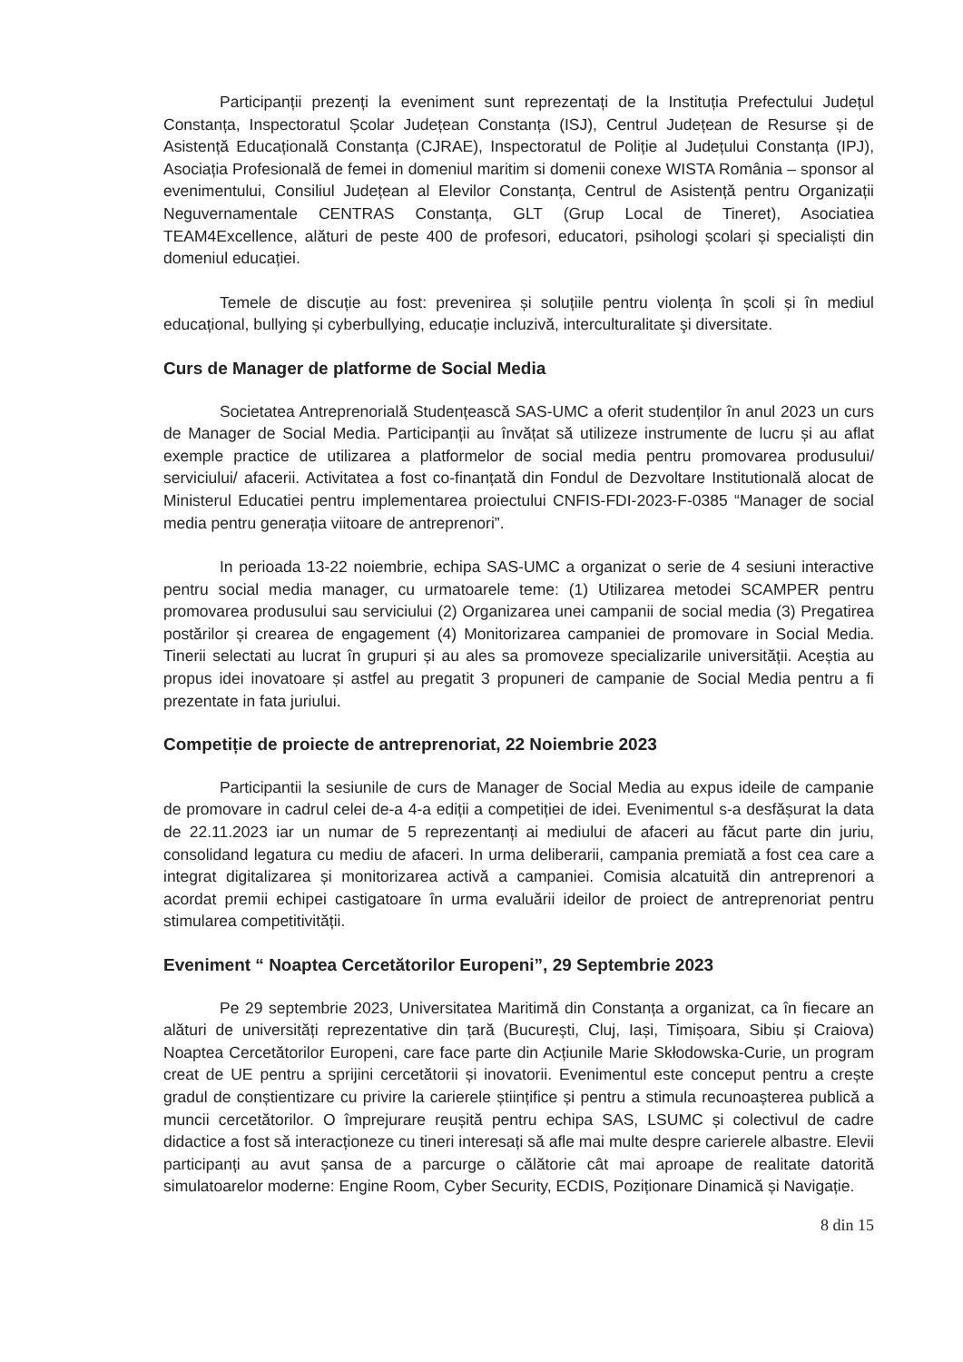Participanții prezenți la eveniment sunt reprezentați de la Instituția Prefectului Județul Constanța, Inspectoratul Școlar Județean Constanța (ISJ), Centrul Județean de Resurse și de Asistență Educațională Constanța (CJRAE), Inspectoratul de Poliție al Județului Constanța (IPJ), Asociația Profesională de femei in domeniul maritim si domenii conexe WISTA România – sponsor al evenimentului, Consiliul Județean al Elevilor Constanța, Centrul de Asistență pentru Organizații Neguvernamentale CENTRAS Constanța, GLT (Grup Local de Tineret), Asociatiea TEAM4Excellence, alături de peste 400 de profesori, educatori, psihologi școlari și specialiști din domeniul educației.
Temele de discuție au fost: prevenirea și soluțiile pentru violența în școli și în mediul educațional, bullying și cyberbullying, educație incluzivă, interculturalitate şi diversitate.
Curs de Manager de platforme de Social Media
Societatea Antreprenorială Studențească SAS-UMC a oferit studenților în anul 2023 un curs de Manager de Social Media. Participanții au învățat să utilizeze instrumente de lucru și au aflat exemple practice de utilizarea a platformelor de social media pentru promovarea produsului/ serviciului/ afacerii. Activitatea a fost co-finanțată din Fondul de Dezvoltare Institutională alocat de Ministerul Educatiei pentru implementarea proiectului CNFIS-FDI-2023-F-0385 “Manager de social media pentru generația viitoare de antreprenori”.
In perioada 13-22 noiembrie, echipa SAS-UMC a organizat o serie de 4 sesiuni interactive pentru social media manager, cu urmatoarele teme: (1) Utilizarea metodei SCAMPER pentru promovarea produsului sau serviciului (2) Organizarea unei campanii de social media (3) Pregatirea postărilor și crearea de engagement (4) Monitorizarea campaniei de promovare in Social Media. Tinerii selectati au lucrat în grupuri și au ales sa promoveze specializarile universității. Aceștia au propus idei inovatoare și astfel au pregatit 3 propuneri de campanie de Social Media pentru a fi prezentate in fata juriului.
Competiție de proiecte de antreprenoriat, 22 Noiembrie 2023
Participantii la sesiunile de curs de Manager de Social Media au expus ideile de campanie de promovare in cadrul celei de-a 4-a ediții a competiției de idei. Evenimentul s-a desfășurat la data de 22.11.2023 iar un numar de 5 reprezentanți ai mediului de afaceri au făcut parte din juriu, consolidand legatura cu mediu de afaceri. In urma deliberarii, campania premiată a fost cea care a integrat digitalizarea și monitorizarea activă a campaniei. Comisia alcatuită din antreprenori a acordat premii echipei castigatoare în urma evaluării ideilor de proiect de antreprenoriat pentru stimularea competitivității.
Eveniment “ Noaptea Cercetătorilor Europeni”, 29 Septembrie 2023
Pe 29 septembrie 2023, Universitatea Maritimă din Constanța a organizat, ca în fiecare an alături de universități reprezentative din țară (București, Cluj, Iași, Timișoara, Sibiu și Craiova) Noaptea Cercetătorilor Europeni, care face parte din Acțiunile Marie Skłodowska-Curie, un program creat de UE pentru a sprijini cercetătorii și inovatorii. Evenimentul este conceput pentru a crește gradul de conștientizare cu privire la carierele științifice și pentru a stimula recunoașterea publică a muncii cercetătorilor. O împrejurare reușită pentru echipa SAS, LSUMC și colectivul de cadre didactice a fost să interacționeze cu tineri interesați să afle mai multe despre carierele albastre. Elevii participanți au avut șansa de a parcurge o călătorie cât mai aproape de realitate datorită simulatoarelor moderne: Engine Room, Cyber Security, ECDIS, Poziționare Dinamică și Navigație.
8 din 15